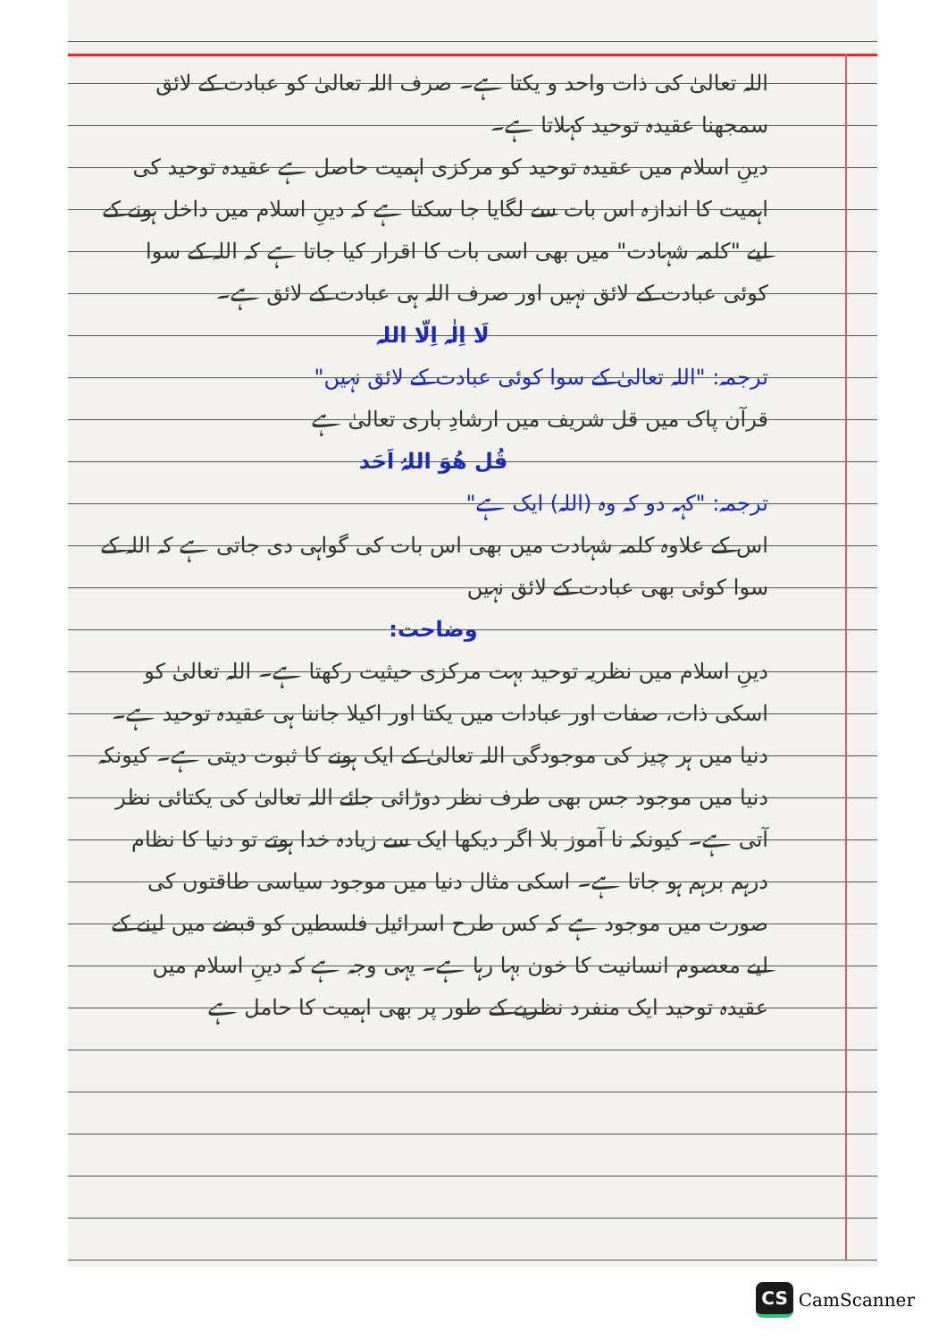اللہ تعالیٰ کی ذات واحد و یکتا ہے۔ صرف اللہ تعالیٰ کو عبادت کے لائق سمجھنا عقیدہ توحید کہلاتا ہے۔
دینِ اسلام میں عقیدہ توحید کو مرکزی اہمیت حاصل ہے عقیدہ توحید کی اہمیت کا اندازہ اس بات سے لگایا جا سکتا ہے کہ دینِ اسلام میں داخل ہونے کے لیے "کلمہ شہادت" میں بھی اسی بات کا اقرار کیا جاتا ہے کہ اللہ کے سوا کوئی عبادت کے لائق نہیں اور صرف اللہ ہی عبادت کے لائق ہے۔
لَا اِلٰہ اِلّا اللہ
ترجمہ: "اللہ تعالیٰ کے سوا کوئی عبادت کے لائق نہیں"
قرآن پاک میں قل شریف میں ارشادِ باری تعالیٰ ہے
قُل ھُوَ اللہُ اَحَد
ترجمہ: "کہہ دو کہ وہ (اللہ) ایک ہے"
اس کے علاوہ کلمہ شہادت میں بھی اس بات کی گواہی دی جاتی ہے کہ اللہ کے سوا کوئی بھی عبادت کے لائق نہیں
وضاحت:
دینِ اسلام میں نظریہ توحید بہت مرکزی حیثیت رکھتا ہے۔ اللہ تعالیٰ کو اسکی ذات، صفات اور عبادات میں یکتا اور اکیلا جاننا ہی عقیدہ توحید ہے۔ دنیا میں ہر چیز کی موجودگی اللہ تعالیٰ کے ایک ہونے کا ثبوت دیتی ہے۔ کیونکہ دنیا میں موجود جس بھی طرف نظر دوڑائی جائے اللہ تعالیٰ کی یکتائی نظر آتی ہے۔ کیونکہ نا آموز بلا اگر دیکھا ایک سے زیادہ خدا ہوتے تو دنیا کا نظام درہم برہم ہو جاتا ہے۔ اسکی مثال دنیا میں موجود سیاسی طاقتوں کی صورت میں موجود ہے کہ کس طرح اسرائیل فلسطین کو قبضے میں لینے کے لیے معصوم انسانیت کا خون بہا رہا ہے۔ یہی وجہ ہے کہ دینِ اسلام میں عقیدہ توحید ایک منفرد نظریے کے طور پر بھی اہمیت کا حامل ہے
CS CamScanner